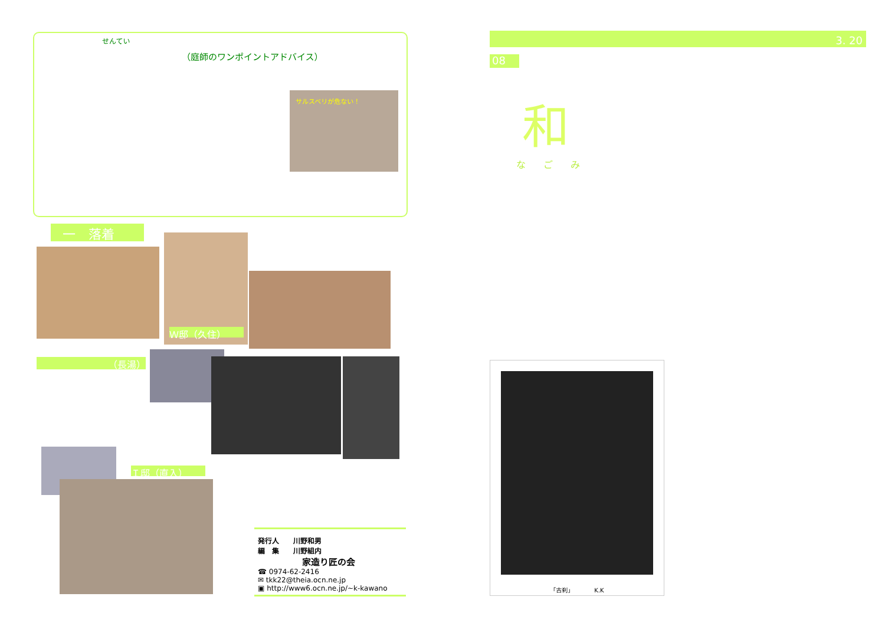せんてい
（庭師のワンポイントアドバイス）
サルスベリが危ない！
一　落着
Ｗ邸（久住）
（長湯）
Ｉ邸（直入）
発行人　　川野和男
編　集　　川野組内
家造り匠の会
☎ 0974-62-2416
✉ tkk22@theia.ocn.ne.jp
▣ http://www6.ocn.ne.jp/~k-kawano
3. 20
08
和
なごみ
「古刹」　　　　K.K